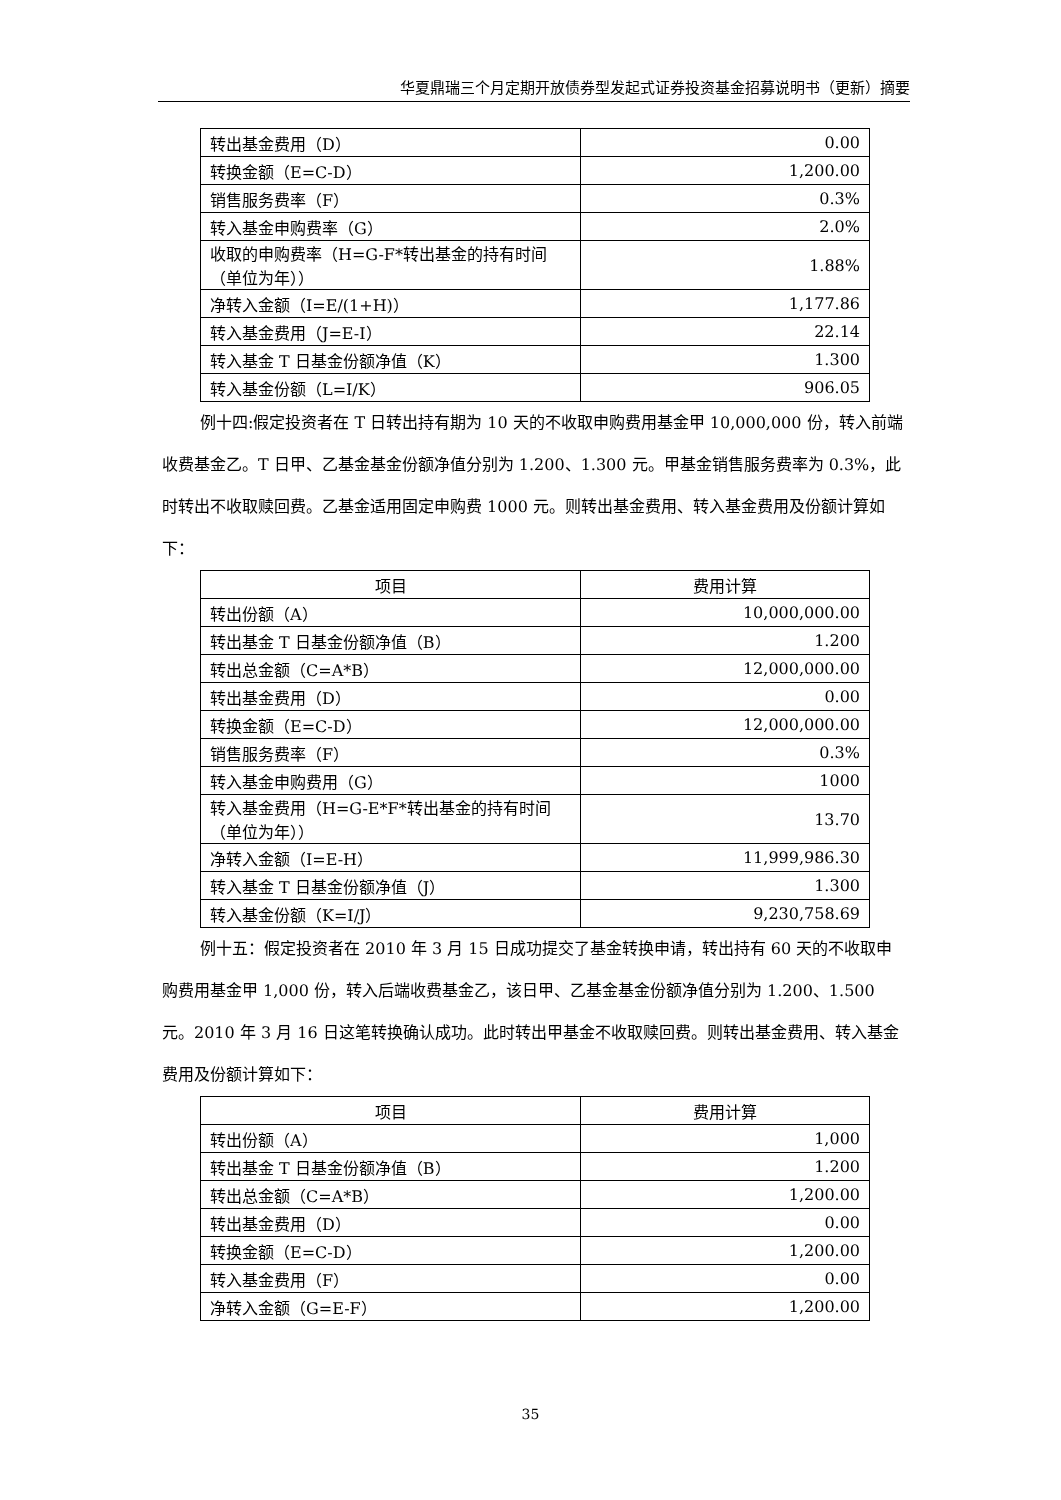华夏鼎瑞三个月定期开放债券型发起式证券投资基金招募说明书（更新）摘要
| 转出基金费用（D） | 0.00 |
| 转换金额（E=C-D） | 1,200.00 |
| 销售服务费率（F） | 0.3% |
| 转入基金申购费率（G） | 2.0% |
| 收取的申购费率（H=G-F*转出基金的持有时间（单位为年）） | 1.88% |
| 净转入金额（I=E/(1+H)） | 1,177.86 |
| 转入基金费用（J=E-I） | 22.14 |
| 转入基金 T 日基金份额净值（K） | 1.300 |
| 转入基金份额（L=I/K） | 906.05 |
例十四:假定投资者在 T 日转出持有期为 10 天的不收取申购费用基金甲 10,000,000 份，转入前端收费基金乙。T 日甲、乙基金基金份额净值分别为 1.200、1.300 元。甲基金销售服务费率为 0.3%，此时转出不收取赎回费。乙基金适用固定申购费 1000 元。则转出基金费用、转入基金费用及份额计算如下：
| 项目 | 费用计算 |
| 转出份额（A） | 10,000,000.00 |
| 转出基金 T 日基金份额净值（B） | 1.200 |
| 转出总金额（C=A*B） | 12,000,000.00 |
| 转出基金费用（D） | 0.00 |
| 转换金额（E=C-D） | 12,000,000.00 |
| 销售服务费率（F） | 0.3% |
| 转入基金申购费用（G） | 1000 |
| 转入基金费用（H=G-E*F*转出基金的持有时间（单位为年）） | 13.70 |
| 净转入金额（I=E-H） | 11,999,986.30 |
| 转入基金 T 日基金份额净值（J） | 1.300 |
| 转入基金份额（K=I/J） | 9,230,758.69 |
例十五：假定投资者在 2010 年 3 月 15 日成功提交了基金转换申请，转出持有 60 天的不收取申购费用基金甲 1,000 份，转入后端收费基金乙，该日甲、乙基金基金份额净值分别为 1.200、1.500 元。2010 年 3 月 16 日这笔转换确认成功。此时转出甲基金不收取赎回费。则转出基金费用、转入基金费用及份额计算如下：
| 项目 | 费用计算 |
| 转出份额（A） | 1,000 |
| 转出基金 T 日基金份额净值（B） | 1.200 |
| 转出总金额（C=A*B） | 1,200.00 |
| 转出基金费用（D） | 0.00 |
| 转换金额（E=C-D） | 1,200.00 |
| 转入基金费用（F） | 0.00 |
| 净转入金额（G=E-F） | 1,200.00 |
35